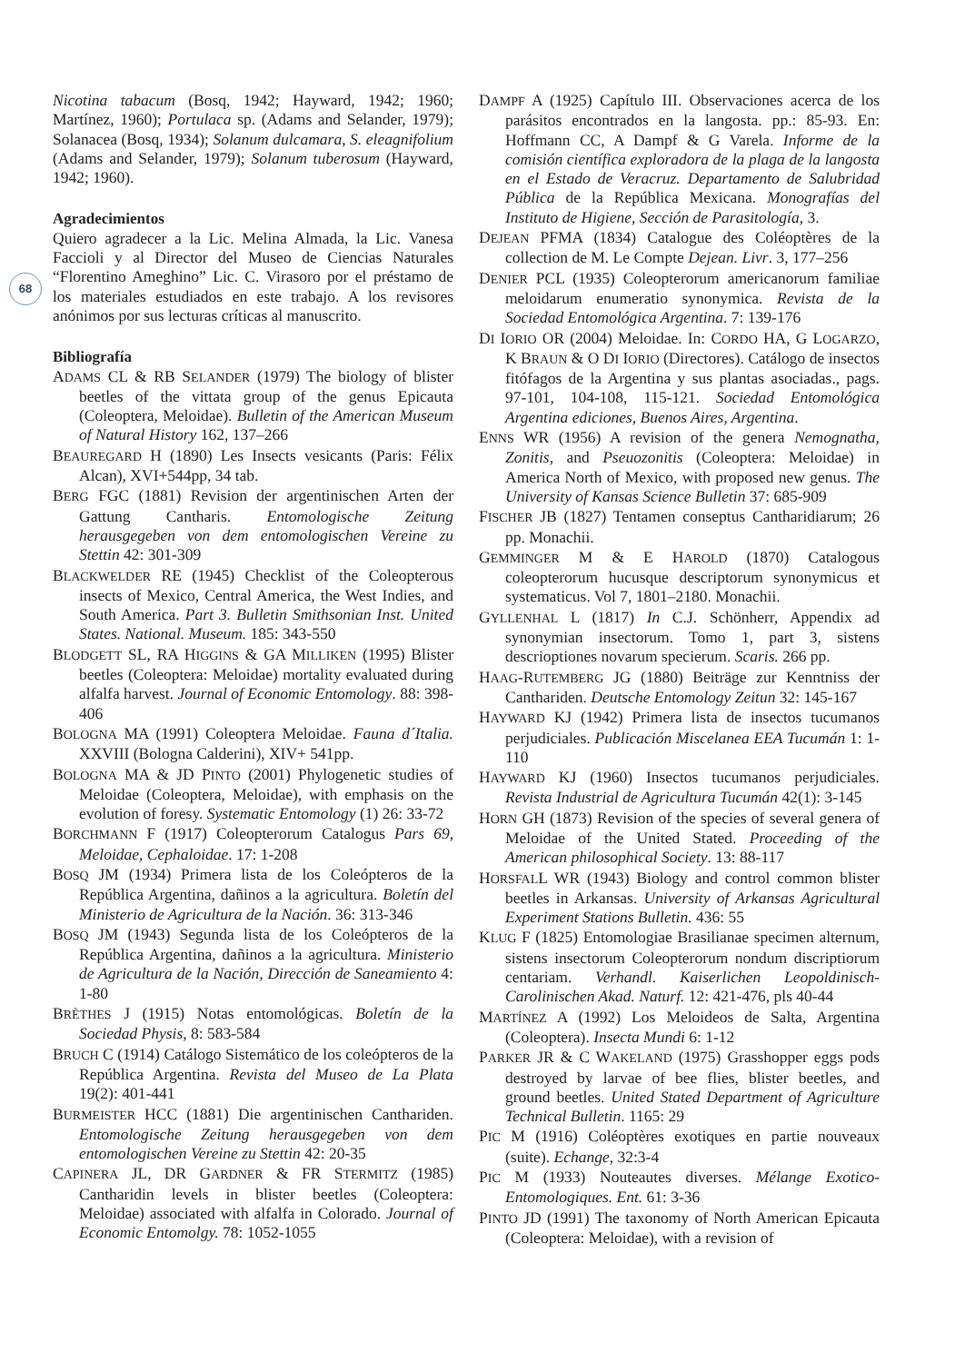68
Nicotina tabacum (Bosq, 1942; Hayward, 1942; 1960; Martínez, 1960); Portulaca sp. (Adams and Selander, 1979); Solanacea (Bosq, 1934); Solanum dulcamara, S. eleagnifolium (Adams and Selander, 1979); Solanum tuberosum (Hayward, 1942; 1960).
Agradecimientos
Quiero agradecer a la Lic. Melina Almada, la Lic. Vanesa Faccioli y al Director del Museo de Ciencias Naturales “Florentino Ameghino” Lic. C. Virasoro por el préstamo de los materiales estudiados en este trabajo. A los revisores anónimos por sus lecturas críticas al manuscrito.
Bibliografía
ADAMS CL & RB SELANDER (1979) The biology of blister beetles of the vittata group of the genus Epicauta (Coleoptera, Meloidae). Bulletin of the American Museum of Natural History 162, 137–266
BEAUREGARD H (1890) Les Insects vesicants (Paris: Félix Alcan), XVI+544pp, 34 tab.
BERG FGC (1881) Revision der argentinischen Arten der Gattung Cantharis. Entomologische Zeitung herausgegeben von dem entomologischen Vereine zu Stettin 42: 301-309
BLACKWELDER RE (1945) Checklist of the Coleopterous insects of Mexico, Central America, the West Indies, and South America. Part 3. Bulletin Smithsonian Inst. United States. National. Museum. 185: 343-550
BLODGETT SL, RA HIGGINS & GA MILLIKEN (1995) Blister beetles (Coleoptera: Meloidae) mortality evaluated during alfalfa harvest. Journal of Economic Entomology. 88: 398-406
BOLOGNA MA (1991) Coleoptera Meloidae. Fauna d´Italia. XXVIII (Bologna Calderini), XIV+ 541pp.
BOLOGNA MA & JD PINTO (2001) Phylogenetic studies of Meloidae (Coleoptera, Meloidae), with emphasis on the evolution of foresy. Systematic Entomology (1) 26: 33-72
BORCHMANN F (1917) Coleopterorum Catalogus Pars 69, Meloidae, Cephaloidae. 17: 1-208
BOSQ JM (1934) Primera lista de los Coleópteros de la República Argentina, dañinos a la agricultura. Boletín del Ministerio de Agricultura de la Nación. 36: 313-346
BOSQ JM (1943) Segunda lista de los Coleópteros de la República Argentina, dañinos a la agricultura. Ministerio de Agricultura de la Nación, Dirección de Saneamiento 4: 1-80
BRÈTHES J (1915) Notas entomológicas. Boletín de la Sociedad Physis, 8: 583-584
BRUCH C (1914) Catálogo Sistemático de los coleópteros de la República Argentina. Revista del Museo de La Plata 19(2): 401-441
BURMEISTER HCC (1881) Die argentinischen Canthariden. Entomologische Zeitung herausgegeben von dem entomologischen Vereine zu Stettin 42: 20-35
CAPINERA JL, DR GARDNER & FR STERMITZ (1985) Cantharidin levels in blister beetles (Coleoptera: Meloidae) associated with alfalfa in Colorado. Journal of Economic Entomolgy. 78: 1052-1055
DAMPF A (1925) Capítulo III. Observaciones acerca de los parásitos encontrados en la langosta. pp.: 85-93. En: Hoffmann CC, A Dampf & G Varela. Informe de la comisión científica exploradora de la plaga de la langosta en el Estado de Veracruz. Departamento de Salubridad Pública de la República Mexicana. Monografías del Instituto de Higiene, Sección de Parasitología, 3.
DEJEAN PFMA (1834) Catalogue des Coléoptères de la collection de M. Le Compte Dejean. Livr. 3, 177–256
DENIER PCL (1935) Coleopterorum americanorum familiae meloidarum enumeratio synonymica. Revista de la Sociedad Entomológica Argentina. 7: 139-176
DI IORIO OR (2004) Meloidae. In: CORDO HA, G LOGARZO, K BRAUN & O DI IORIO (Directores). Catálogo de insectos fitófagos de la Argentina y sus plantas asociadas., pags. 97-101, 104-108, 115-121. Sociedad Entomológica Argentina ediciones, Buenos Aires, Argentina.
ENNS WR (1956) A revision of the genera Nemognatha, Zonitis, and Pseuozonitis (Coleoptera: Meloidae) in America North of Mexico, with proposed new genus. The University of Kansas Science Bulletin 37: 685-909
FISCHER JB (1827) Tentamen conseptus Cantharidiarum; 26 pp. Monachii.
GEMMINGER M & E HAROLD (1870) Catalogous coleopterorum hucusque descriptorum synonymicus et systematicus. Vol 7, 1801–2180. Monachii.
GYLLENHAL L (1817) In C.J. Schönherr, Appendix ad synonymian insectorum. Tomo 1, part 3, sistens descrioptiones novarum specierum. Scaris. 266 pp.
HAAG-RUTEMBERG JG (1880) Beiträge zur Kenntniss der Canthariden. Deutsche Entomology Zeitun 32: 145-167
HAYWARD KJ (1942) Primera lista de insectos tucumanos perjudiciales. Publicación Miscelanea EEA Tucumán 1: 1-110
HAYWARD KJ (1960) Insectos tucumanos perjudiciales. Revista Industrial de Agricultura Tucumán 42(1): 3-145
HORN GH (1873) Revision of the species of several genera of Meloidae of the United Stated. Proceeding of the American philosophical Society. 13: 88-117
HORSFALL WR (1943) Biology and control common blister beetles in Arkansas. University of Arkansas Agricultural Experiment Stations Bulletin. 436: 55
KLUG F (1825) Entomologiae Brasilianae specimen alternum, sistens insectorum Coleopterorum nondum discriptiorum centariam. Verhandl. Kaiserlichen Leopoldinisch-Carolinischen Akad. Naturf. 12: 421-476, pls 40-44
MARTÍNEZ A (1992) Los Meloideos de Salta, Argentina (Coleoptera). Insecta Mundi 6: 1-12
PARKER JR & C WAKELAND (1975) Grasshopper eggs pods destroyed by larvae of bee flies, blister beetles, and ground beetles. United Stated Department of Agriculture Technical Bulletin. 1165: 29
PIC M (1916) Coléoptères exotiques en partie nouveaux (suite). Echange, 32:3-4
PIC M (1933) Nouteautes diverses. Mélange Exotico-Entomologiques. Ent. 61: 3-36
PINTO JD (1991) The taxonomy of North American Epicauta (Coleoptera: Meloidae), with a revision of